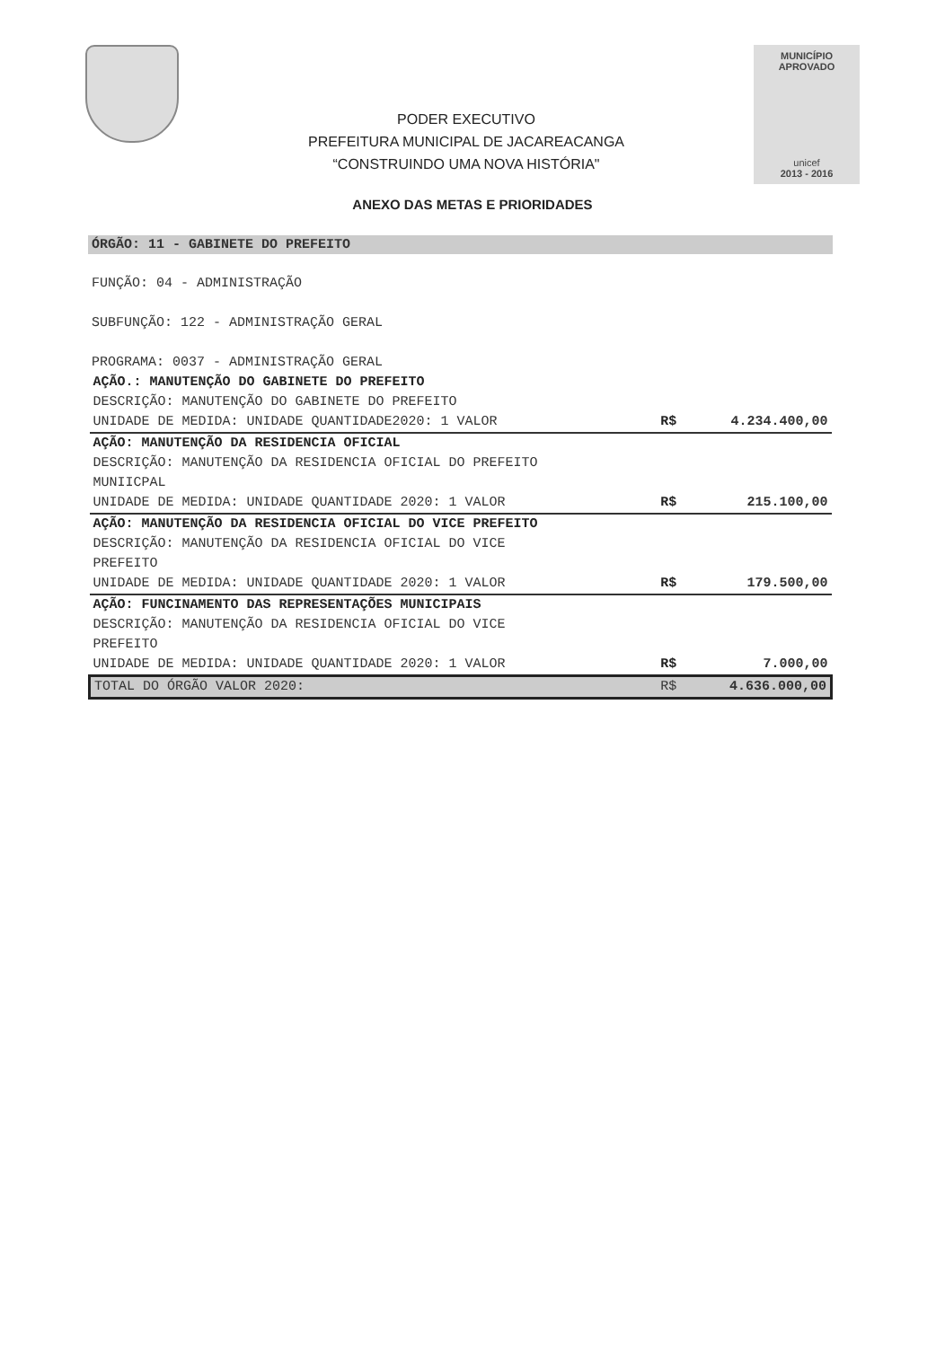PODER EXECUTIVO
PREFEITURA MUNICIPAL DE JACAREACANGA
“CONSTRUINDO UMA NOVA HISTÓRIA"
MUNICÍPIO APROVADO
unicef
2013 - 2016
ANEXO DAS METAS E PRIORIDADES
ÓRGÃO: 11 - GABINETE DO PREFEITO
FUNÇÃO: 04 - ADMINISTRAÇÃO
SUBFUNÇÃO: 122 - ADMINISTRAÇÃO GERAL
PROGRAMA: 0037 - ADMINISTRAÇÃO GERAL
| AÇÃO.: MANUTENÇÃO DO GABINETE DO PREFEITO | | |
| DESCRIÇÃO: MANUTENÇÃO DO GABINETE DO PREFEITO | | |
| UNIDADE DE MEDIDA: UNIDADE QUANTIDADE2020: 1 VALOR | R$ | 4.234.400,00 |
| AÇÃO: MANUTENÇÃO DA RESIDENCIA OFICIAL | | |
| DESCRIÇÃO: MANUTENÇÃO DA RESIDENCIA OFICIAL DO PREFEITO MUNIICPAL | | |
| UNIDADE DE MEDIDA: UNIDADE QUANTIDADE 2020: 1 VALOR | R$ | 215.100,00 |
| AÇÃO: MANUTENÇÃO DA RESIDENCIA OFICIAL DO VICE PREFEITO | | |
| DESCRIÇÃO: MANUTENÇÃO DA RESIDENCIA OFICIAL DO VICE PREFEITO | | |
| UNIDADE DE MEDIDA: UNIDADE QUANTIDADE 2020: 1 VALOR | R$ | 179.500,00 |
| AÇÃO: FUNCINAMENTO DAS REPRESENTAÇÕES MUNICIPAIS | | |
| DESCRIÇÃO: MANUTENÇÃO DA RESIDENCIA OFICIAL DO VICE PREFEITO | | |
| UNIDADE DE MEDIDA: UNIDADE QUANTIDADE 2020: 1 VALOR | R$ | 7.000,00 |
| TOTAL DO ÓRGÃO VALOR 2020: | R$ | 4.636.000,00 |